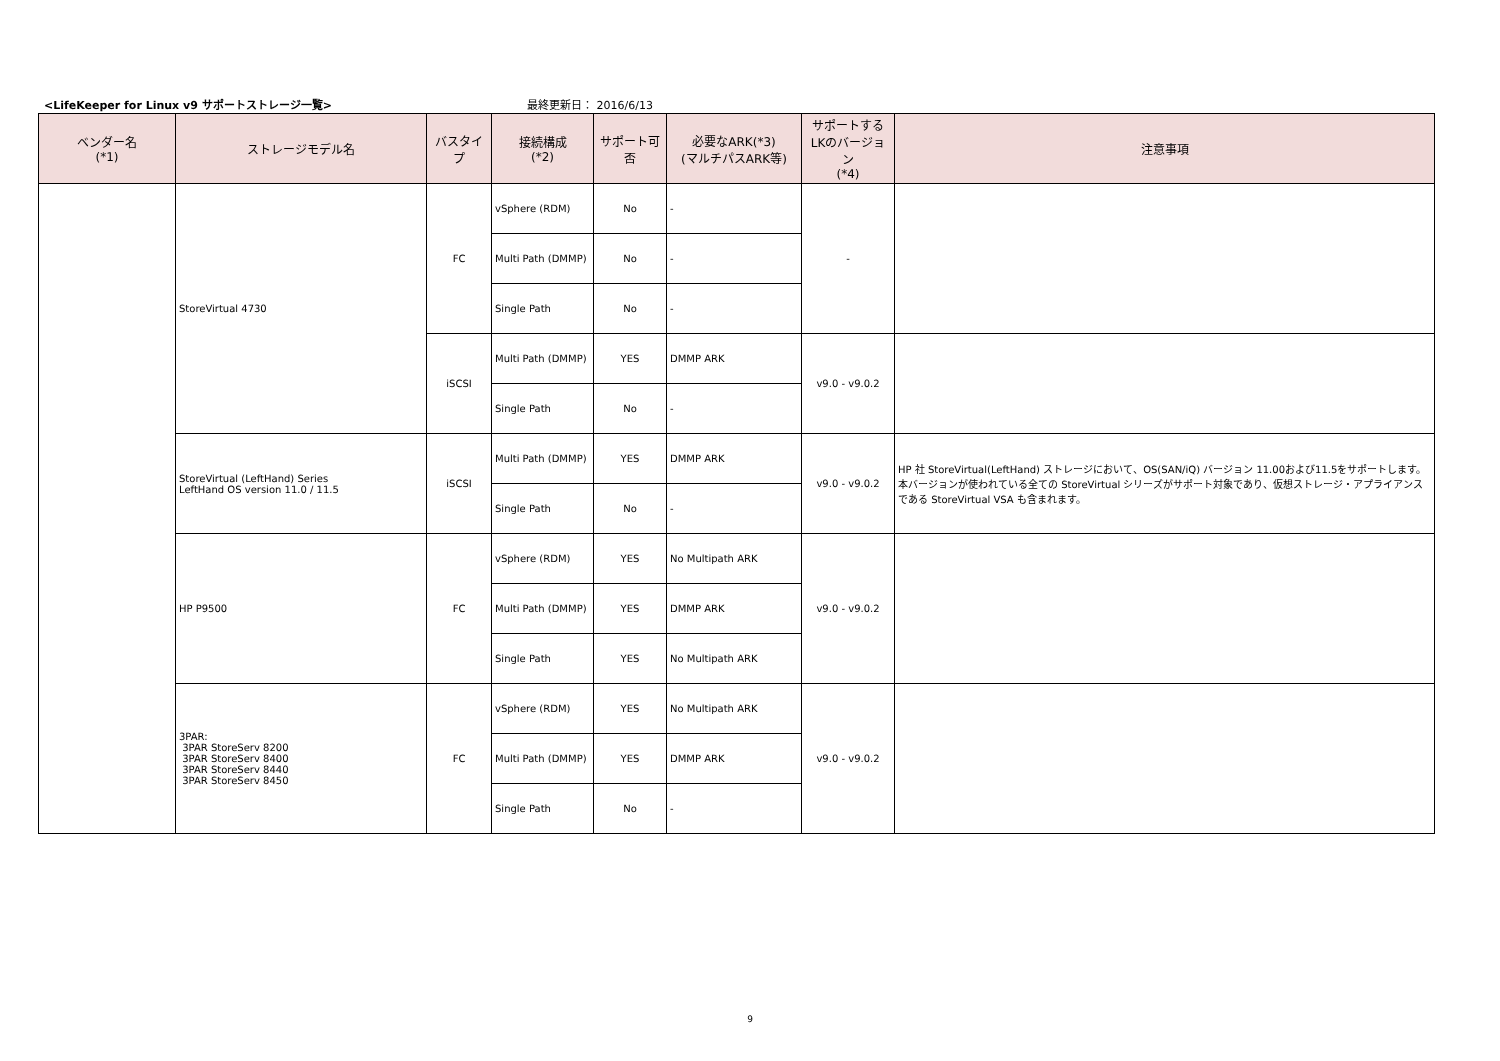<LifeKeeper for Linux v9 サポートストレージ一覧>
最終更新日： 2016/6/13
| ベンダー名 (*1) | ストレージモデル名 | バスタイプ | 接続構成 (*2) | サポート可否 | 必要なARK(*3) (マルチパスARK等) | サポートする LKのバージョン (*4) | 注意事項 |
| --- | --- | --- | --- | --- | --- | --- | --- |
| | StoreVirtual 4730 | FC | vSphere (RDM) | No | - | - | |
| | | | Multi Path (DMMP) | No | - | | |
| | | | Single Path | No | - | | |
| | | iSCSI | Multi Path (DMMP) | YES | DMMP ARK | v9.0 - v9.0.2 | |
| | | | Single Path | No | - | | |
| | StoreVirtual (LeftHand) Series LeftHand OS version 11.0 / 11.5 | iSCSI | Multi Path (DMMP) | YES | DMMP ARK | v9.0 - v9.0.2 | HP 社 StoreVirtual(LeftHand) ストレージにおいて、OS(SAN/iQ) バージョン 11.00および11.5をサポートします。本バージョンが使われている全ての StoreVirtual シリーズがサポート対象であり、仮想ストレージ・アプライアンスである StoreVirtual VSA も含まれます。 |
| | | | Single Path | No | - | | |
| | HP P9500 | FC | vSphere (RDM) | YES | No Multipath ARK | v9.0 - v9.0.2 | |
| | | | Multi Path (DMMP) | YES | DMMP ARK | | |
| | | | Single Path | YES | No Multipath ARK | | |
| | 3PAR: 3PAR StoreServ 8200 3PAR StoreServ 8400 3PAR StoreServ 8440 3PAR StoreServ 8450 | FC | vSphere (RDM) | YES | No Multipath ARK | v9.0 - v9.0.2 | |
| | | | Multi Path (DMMP) | YES | DMMP ARK | | |
| | | | Single Path | No | - | | |
9